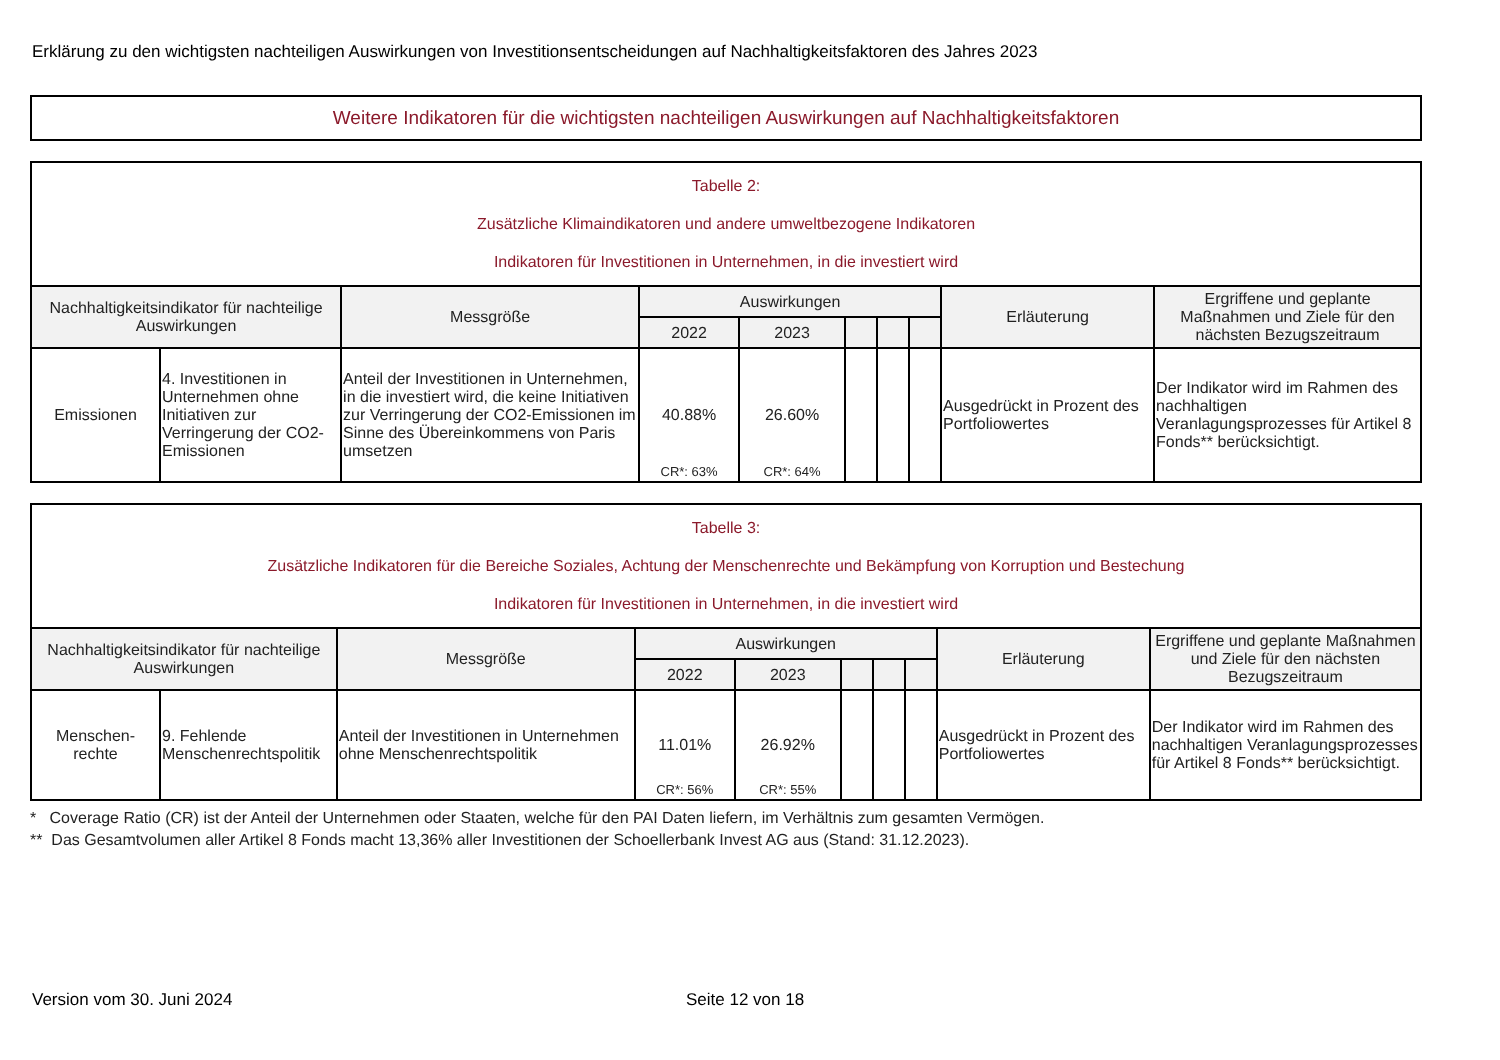Erklärung zu den wichtigsten nachteiligen Auswirkungen von Investitionsentscheidungen auf Nachhaltigkeitsfaktoren des Jahres 2023
Weitere Indikatoren für die wichtigsten nachteiligen Auswirkungen auf Nachhaltigkeitsfaktoren
| Tabelle 2: Zusätzliche Klimaindikatoren und andere umweltbezogene Indikatoren Indikatoren für Investitionen in Unternehmen, in die investiert wird | | | | | | | | | |
| Nachhaltigkeitsindikator für nachteilige Auswirkungen | | Messgröße | Auswirkungen | | | | | Erläuterung | Ergriffene und geplante Maßnahmen und Ziele für den nächsten Bezugszeitraum |
| | | | 2022 | 2023 | | | | | |
| Emissionen | 4. Investitionen in Unternehmen ohne Initiativen zur Verringerung der CO2-Emissionen | Anteil der Investitionen in Unternehmen, in die investiert wird, die keine Initiativen zur Verringerung der CO2-Emissionen im Sinne des Übereinkommens von Paris umsetzen | 40.88% CR*: 63% | 26.60% CR*: 64% | | | | Ausgedrückt in Prozent des Portfoliowertes | Der Indikator wird im Rahmen des nachhaltigen Veranlagungsprozesses für Artikel 8 Fonds** berücksichtigt. |
| Tabelle 3: Zusätzliche Indikatoren für die Bereiche Soziales, Achtung der Menschenrechte und Bekämpfung von Korruption und Bestechung Indikatoren für Investitionen in Unternehmen, in die investiert wird | | | | | | | | | |
| Nachhaltigkeitsindikator für nachteilige Auswirkungen | | Messgröße | Auswirkungen | | | | | Erläuterung | Ergriffene und geplante Maßnahmen und Ziele für den nächsten Bezugszeitraum |
| | | | 2022 | 2023 | | | | | |
| Menschen- rechte | 9. Fehlende Menschenrechtspolitik | Anteil der Investitionen in Unternehmen ohne Menschenrechtspolitik | 11.01% CR*: 56% | 26.92% CR*: 55% | | | | Ausgedrückt in Prozent des Portfoliowertes | Der Indikator wird im Rahmen des nachhaltigen Veranlagungsprozesses für Artikel 8 Fonds** berücksichtigt. |
* Coverage Ratio (CR) ist der Anteil der Unternehmen oder Staaten, welche für den PAI Daten liefern, im Verhältnis zum gesamten Vermögen.
** Das Gesamtvolumen aller Artikel 8 Fonds macht 13,36% aller Investitionen der Schoellerbank Invest AG aus (Stand: 31.12.2023).
Version vom 30. Juni 2024 Seite 12 von 18